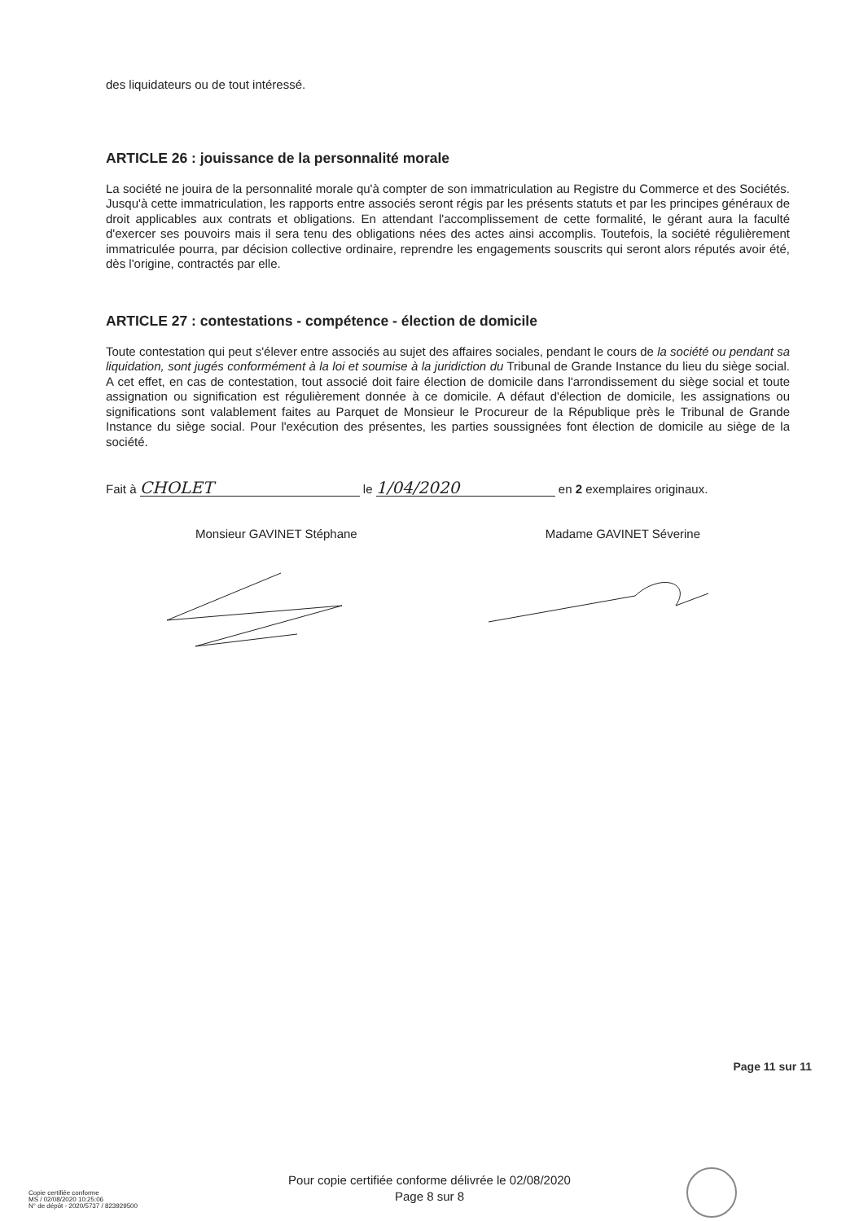des liquidateurs ou de tout intéressé.
ARTICLE 26 : jouissance de la personnalité morale
La société ne jouira de la personnalité morale qu'à compter de son immatriculation au Registre du Commerce et des Sociétés. Jusqu'à cette immatriculation, les rapports entre associés seront régis par les présents statuts et par les principes généraux de droit applicables aux contrats et obligations. En attendant l'accomplissement de cette formalité, le gérant aura la faculté d'exercer ses pouvoirs mais il sera tenu des obligations nées des actes ainsi accomplis. Toutefois, la société régulièrement immatriculée pourra, par décision collective ordinaire, reprendre les engagements souscrits qui seront alors réputés avoir été, dès l'origine, contractés par elle.
ARTICLE 27 : contestations - compétence - élection de domicile
Toute contestation qui peut s'élever entre associés au sujet des affaires sociales, pendant le cours de la société ou pendant sa liquidation, sont jugés conformément à la loi et soumise à la juridiction du Tribunal de Grande Instance du lieu du siège social. A cet effet, en cas de contestation, tout associé doit faire élection de domicile dans l'arrondissement du siège social et toute assignation ou signification est régulièrement donnée à ce domicile. A défaut d'élection de domicile, les assignations ou significations sont valablement faites au Parquet de Monsieur le Procureur de la République près le Tribunal de Grande Instance du siège social. Pour l'exécution des présentes, les parties soussignées font élection de domicile au siège de la société.
Fait à CHOLET le 1/04/2020 en 2 exemplaires originaux.
Monsieur GAVINET Stéphane Madame GAVINET Séverine
Page 11 sur 11
Copie certifiée conforme
MS / 02/08/2020 10:25:06
N° de dépôt - 2020/5737 / 823929500
Pour copie certifiée conforme délivrée le 02/08/2020
Page 8 sur 8